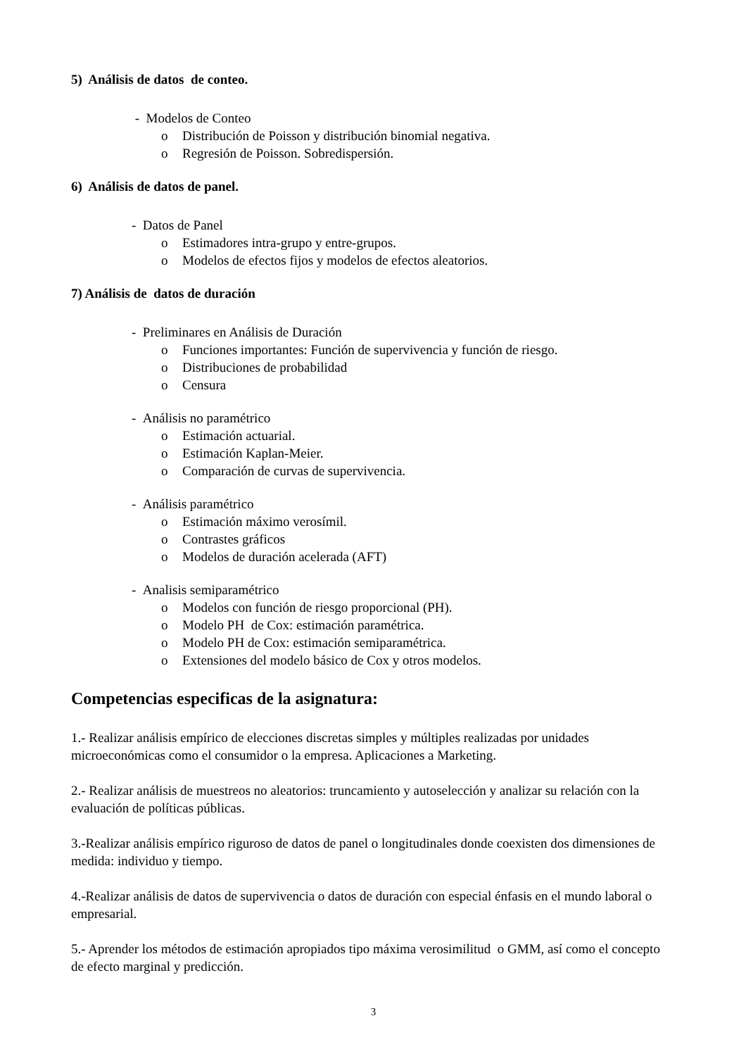5) Análisis de datos de conteo.
- Modelos de Conteo
o Distribución de Poisson y distribución binomial negativa.
o Regresión de Poisson. Sobredispersión.
6) Análisis de datos de panel.
- Datos de Panel
o Estimadores intra-grupo y entre-grupos.
o Modelos de efectos fijos y modelos de efectos aleatorios.
7) Análisis de datos de duración
- Preliminares en Análisis de Duración
o Funciones importantes: Función de supervivencia y función de riesgo.
o Distribuciones de probabilidad
o Censura
- Análisis no paramétrico
o Estimación actuarial.
o Estimación Kaplan-Meier.
o Comparación de curvas de supervivencia.
- Análisis paramétrico
o Estimación máximo verosímil.
o Contrastes gráficos
o Modelos de duración acelerada (AFT)
- Analisis semiparamétrico
o Modelos con función de riesgo proporcional (PH).
o Modelo PH de Cox: estimación paramétrica.
o Modelo PH de Cox: estimación semiparamétrica.
o Extensiones del modelo básico de Cox y otros modelos.
Competencias especificas de la asignatura:
1.- Realizar análisis empírico de elecciones discretas simples y múltiples realizadas por unidades microeconómicas como el consumidor o la empresa. Aplicaciones a Marketing.
2.- Realizar análisis de muestreos no aleatorios: truncamiento y autoselección y analizar su relación con la evaluación de políticas públicas.
3.-Realizar análisis empírico riguroso de datos de panel o longitudinales donde coexisten dos dimensiones de medida: individuo y tiempo.
4.-Realizar análisis de datos de supervivencia o datos de duración con especial énfasis en el mundo laboral o empresarial.
5.- Aprender los métodos de estimación apropiados tipo máxima verosimilitud o GMM, así como el concepto de efecto marginal y predicción.
3